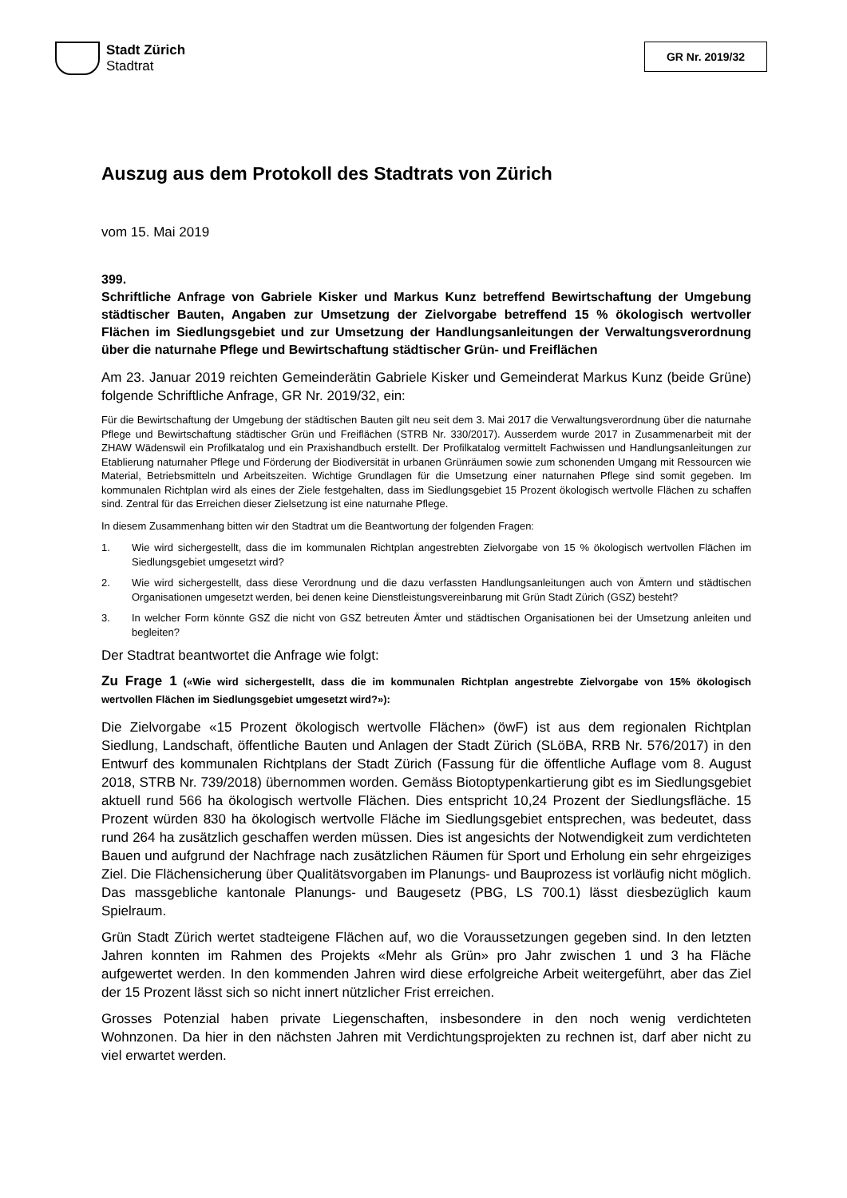Stadt Zürich
Stadtrat
GR Nr. 2019/32
Auszug aus dem Protokoll des Stadtrats von Zürich
vom 15. Mai 2019
399.
Schriftliche Anfrage von Gabriele Kisker und Markus Kunz betreffend Bewirtschaftung der Umgebung städtischer Bauten, Angaben zur Umsetzung der Zielvorgabe betreffend 15 % ökologisch wertvoller Flächen im Siedlungsgebiet und zur Umsetzung der Handlungsanleitungen der Verwaltungsverordnung über die naturnahe Pflege und Bewirtschaftung städtischer Grün- und Freiflächen
Am 23. Januar 2019 reichten Gemeinderätin Gabriele Kisker und Gemeinderat Markus Kunz (beide Grüne) folgende Schriftliche Anfrage, GR Nr. 2019/32, ein:
Für die Bewirtschaftung der Umgebung der städtischen Bauten gilt neu seit dem 3. Mai 2017 die Verwaltungsverordnung über die naturnahe Pflege und Bewirtschaftung städtischer Grün und Freiflächen (STRB Nr. 330/2017). Ausserdem wurde 2017 in Zusammenarbeit mit der ZHAW Wädenswil ein Profilkatalog und ein Praxishandbuch erstellt. Der Profilkatalog vermittelt Fachwissen und Handlungsanleitungen zur Etablierung naturnaher Pflege und Förderung der Biodiversität in urbanen Grünräumen sowie zum schonenden Umgang mit Ressourcen wie Material, Betriebsmitteln und Arbeitszeiten. Wichtige Grundlagen für die Umsetzung einer naturnahen Pflege sind somit gegeben. Im kommunalen Richtplan wird als eines der Ziele festgehalten, dass im Siedlungsgebiet 15 Prozent ökologisch wertvolle Flächen zu schaffen sind. Zentral für das Erreichen dieser Zielsetzung ist eine naturnahe Pflege.
In diesem Zusammenhang bitten wir den Stadtrat um die Beantwortung der folgenden Fragen:
1. Wie wird sichergestellt, dass die im kommunalen Richtplan angestrebten Zielvorgabe von 15 % ökologisch wertvollen Flächen im Siedlungsgebiet umgesetzt wird?
2. Wie wird sichergestellt, dass diese Verordnung und die dazu verfassten Handlungsanleitungen auch von Ämtern und städtischen Organisationen umgesetzt werden, bei denen keine Dienstleistungsvereinbarung mit Grün Stadt Zürich (GSZ) besteht?
3. In welcher Form könnte GSZ die nicht von GSZ betreuten Ämter und städtischen Organisationen bei der Umsetzung anleiten und begleiten?
Der Stadtrat beantwortet die Anfrage wie folgt:
Zu Frage 1 («Wie wird sichergestellt, dass die im kommunalen Richtplan angestrebte Zielvorgabe von 15% ökologisch wertvollen Flächen im Siedlungsgebiet umgesetzt wird?»):
Die Zielvorgabe «15 Prozent ökologisch wertvolle Flächen» (öwF) ist aus dem regionalen Richtplan Siedlung, Landschaft, öffentliche Bauten und Anlagen der Stadt Zürich (SLöBA, RRB Nr. 576/2017) in den Entwurf des kommunalen Richtplans der Stadt Zürich (Fassung für die öffentliche Auflage vom 8. August 2018, STRB Nr. 739/2018) übernommen worden. Gemäss Biotoptypenkartierung gibt es im Siedlungsgebiet aktuell rund 566 ha ökologisch wertvolle Flächen. Dies entspricht 10,24 Prozent der Siedlungsfläche. 15 Prozent würden 830 ha ökologisch wertvolle Fläche im Siedlungsgebiet entsprechen, was bedeutet, dass rund 264 ha zusätzlich geschaffen werden müssen. Dies ist angesichts der Notwendigkeit zum verdichteten Bauen und aufgrund der Nachfrage nach zusätzlichen Räumen für Sport und Erholung ein sehr ehrgeiziges Ziel. Die Flächensicherung über Qualitätsvorgaben im Planungs- und Bauprozess ist vorläufig nicht möglich. Das massgebliche kantonale Planungs- und Baugesetz (PBG, LS 700.1) lässt diesbezüglich kaum Spielraum.
Grün Stadt Zürich wertet stadteigene Flächen auf, wo die Voraussetzungen gegeben sind. In den letzten Jahren konnten im Rahmen des Projekts «Mehr als Grün» pro Jahr zwischen 1 und 3 ha Fläche aufgewertet werden. In den kommenden Jahren wird diese erfolgreiche Arbeit weitergeführt, aber das Ziel der 15 Prozent lässt sich so nicht innert nützlicher Frist erreichen.
Grosses Potenzial haben private Liegenschaften, insbesondere in den noch wenig verdichteten Wohnzonen. Da hier in den nächsten Jahren mit Verdichtungsprojekten zu rechnen ist, darf aber nicht zu viel erwartet werden.